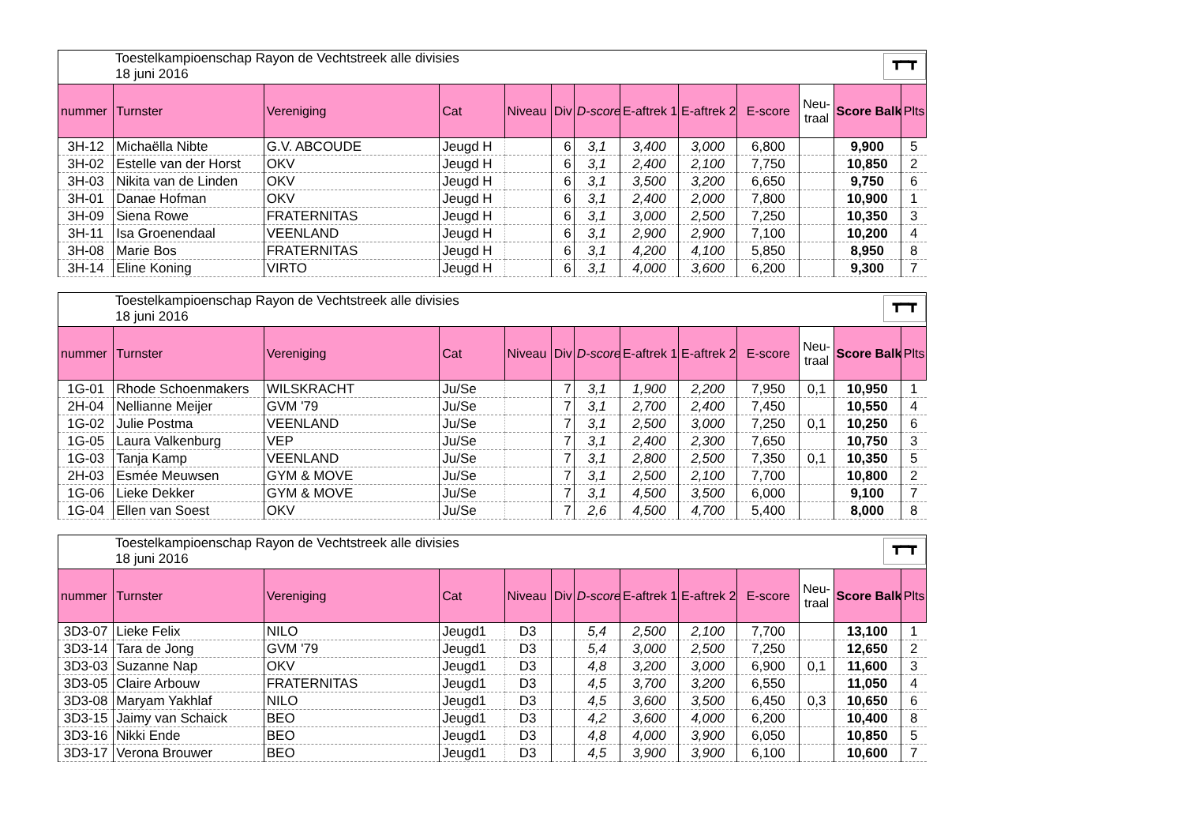Toestelkampioenschap Rayon de Vechtstreek alle divisies
18 juni 2016
┳━┳
| nummer | Turnster | Vereniging | Cat | Niveau | Div | D-score | E-aftrek 1 | E-aftrek 2 | E-score | Neu- traal | Score Balk | Plts |
| --- | --- | --- | --- | --- | --- | --- | --- | --- | --- | --- | --- | --- |
| 3H-12 | Michaëlla Nibte | G.V. ABCOUDE | Jeugd H | | 6 | 3,1 | 3,400 | 3,000 | 6,800 | | 9,900 | 5 |
| 3H-02 | Estelle van der Horst | OKV | Jeugd H | | 6 | 3,1 | 2,400 | 2,100 | 7,750 | | 10,850 | 2 |
| 3H-03 | Nikita van de Linden | OKV | Jeugd H | | 6 | 3,1 | 3,500 | 3,200 | 6,650 | | 9,750 | 6 |
| 3H-01 | Danae Hofman | OKV | Jeugd H | | 6 | 3,1 | 2,400 | 2,000 | 7,800 | | 10,900 | 1 |
| 3H-09 | Siena Rowe | FRATERNITAS | Jeugd H | | 6 | 3,1 | 3,000 | 2,500 | 7,250 | | 10,350 | 3 |
| 3H-11 | Isa Groenendaal | VEENLAND | Jeugd H | | 6 | 3,1 | 2,900 | 2,900 | 7,100 | | 10,200 | 4 |
| 3H-08 | Marie Bos | FRATERNITAS | Jeugd H | | 6 | 3,1 | 4,200 | 4,100 | 5,850 | | 8,950 | 8 |
| 3H-14 | Eline Koning | VIRTO | Jeugd H | | 6 | 3,1 | 4,000 | 3,600 | 6,200 | | 9,300 | 7 |
Toestelkampioenschap Rayon de Vechtstreek alle divisies
18 juni 2016
┳━┳
| nummer | Turnster | Vereniging | Cat | Niveau | Div | D-score | E-aftrek 1 | E-aftrek 2 | E-score | Neu- traal | Score Balk | Plts |
| --- | --- | --- | --- | --- | --- | --- | --- | --- | --- | --- | --- | --- |
| 1G-01 | Rhode Schoenmakers | WILSKRACHT | Ju/Se | | 7 | 3,1 | 1,900 | 2,200 | 7,950 | 0,1 | 10,950 | 1 |
| 2H-04 | Nellianne Meijer | GVM '79 | Ju/Se | | 7 | 3,1 | 2,700 | 2,400 | 7,450 | | 10,550 | 4 |
| 1G-02 | Julie Postma | VEENLAND | Ju/Se | | 7 | 3,1 | 2,500 | 3,000 | 7,250 | 0,1 | 10,250 | 6 |
| 1G-05 | Laura Valkenburg | VEP | Ju/Se | | 7 | 3,1 | 2,400 | 2,300 | 7,650 | | 10,750 | 3 |
| 1G-03 | Tanja Kamp | VEENLAND | Ju/Se | | 7 | 3,1 | 2,800 | 2,500 | 7,350 | 0,1 | 10,350 | 5 |
| 2H-03 | Esmée Meuwsen | GYM & MOVE | Ju/Se | | 7 | 3,1 | 2,500 | 2,100 | 7,700 | | 10,800 | 2 |
| 1G-06 | Lieke Dekker | GYM & MOVE | Ju/Se | | 7 | 3,1 | 4,500 | 3,500 | 6,000 | | 9,100 | 7 |
| 1G-04 | Ellen van Soest | OKV | Ju/Se | | 7 | 2,6 | 4,500 | 4,700 | 5,400 | | 8,000 | 8 |
Toestelkampioenschap Rayon de Vechtstreek alle divisies
18 juni 2016
┳━┳
| nummer | Turnster | Vereniging | Cat | Niveau | Div | D-score | E-aftrek 1 | E-aftrek 2 | E-score | Neu- traal | Score Balk | Plts |
| --- | --- | --- | --- | --- | --- | --- | --- | --- | --- | --- | --- | --- |
| 3D3-07 | Lieke Felix | NILO | Jeugd1 | D3 | | 5,4 | 2,500 | 2,100 | 7,700 | | 13,100 | 1 |
| 3D3-14 | Tara de Jong | GVM '79 | Jeugd1 | D3 | | 5,4 | 3,000 | 2,500 | 7,250 | | 12,650 | 2 |
| 3D3-03 | Suzanne Nap | OKV | Jeugd1 | D3 | | 4,8 | 3,200 | 3,000 | 6,900 | 0,1 | 11,600 | 3 |
| 3D3-05 | Claire Arbouw | FRATERNITAS | Jeugd1 | D3 | | 4,5 | 3,700 | 3,200 | 6,550 | | 11,050 | 4 |
| 3D3-08 | Maryam Yakhlaf | NILO | Jeugd1 | D3 | | 4,5 | 3,600 | 3,500 | 6,450 | 0,3 | 10,650 | 6 |
| 3D3-15 | Jaimy van Schaick | BEO | Jeugd1 | D3 | | 4,2 | 3,600 | 4,000 | 6,200 | | 10,400 | 8 |
| 3D3-16 | Nikki Ende | BEO | Jeugd1 | D3 | | 4,8 | 4,000 | 3,900 | 6,050 | | 10,850 | 5 |
| 3D3-17 | Verona Brouwer | BEO | Jeugd1 | D3 | | 4,5 | 3,900 | 3,900 | 6,100 | | 10,600 | 7 |